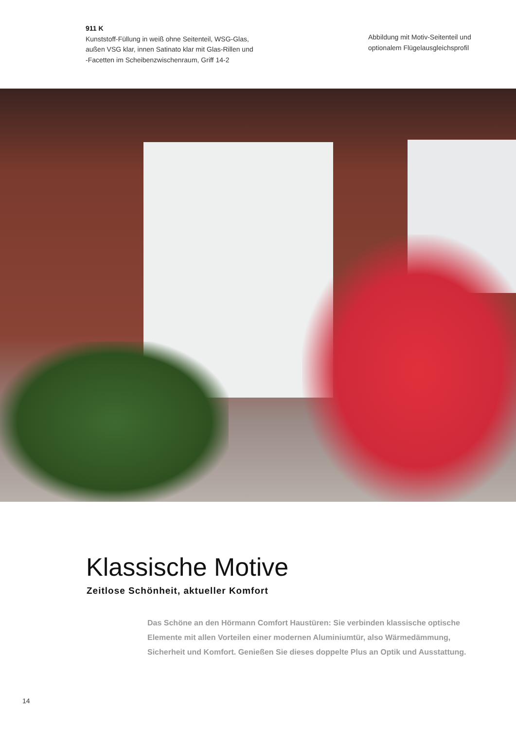911 K
Kunststoff-Füllung in weiß ohne Seitenteil, WSG-Glas,
außen VSG klar, innen Satinato klar mit Glas-Rillen und
-Facetten im Scheibenzwischenraum, Griff 14-2
Abbildung mit Motiv-Seitenteil und optionalem Flügelausgleichsprofil
Klassische Motive
Zeitlose Schönheit, aktueller Komfort
Das Schöne an den Hörmann Comfort Haustüren: Sie verbinden klassische optische Elemente mit allen Vorteilen einer modernen Aluminiumtür, also Wärmedämmung, Sicherheit und Komfort. Genießen Sie dieses doppelte Plus an Optik und Ausstattung.
14